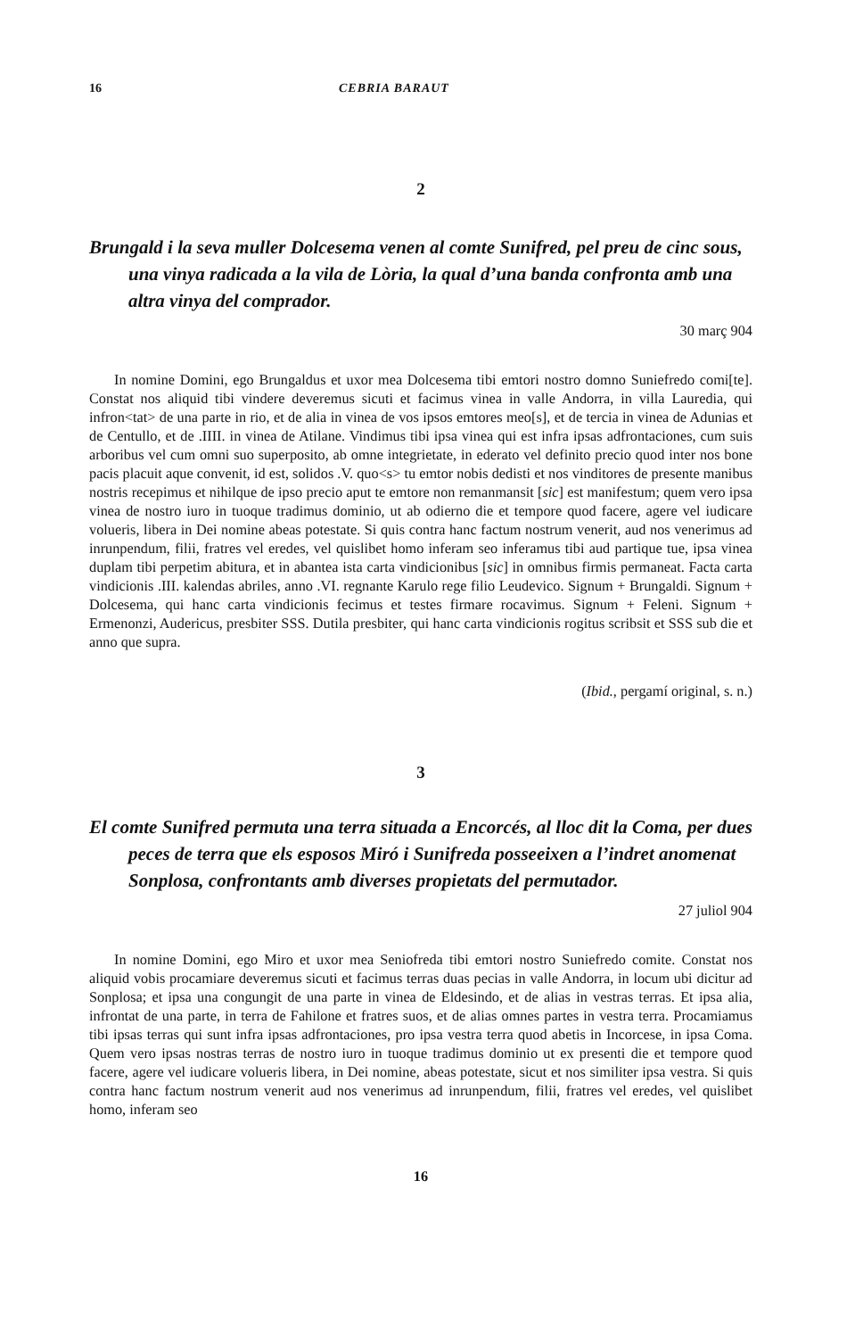16 CEBRIA BARAUT
2
Brungald i la seva muller Dolcesema venen al comte Sunifred, pel preu de cinc sous, una vinya radicada a la vila de Lòria, la qual d’una banda confronta amb una altra vinya del comprador.
30 març 904
In nomine Domini, ego Brungaldus et uxor mea Dolcesema tibi emtori nostro domno Suniefredo comi[te]. Constat nos aliquid tibi vindere deveremus sicuti et facimus vinea in valle Andorra, in villa Lauredia, qui infron<tat> de una parte in rio, et de alia in vinea de vos ipsos emtores meo[s], et de tercia in vinea de Adunias et de Centullo, et de .IIII. in vinea de Atilane. Vindimus tibi ipsa vinea qui est infra ipsas adfrontaciones, cum suis arboribus vel cum omni suo superposito, ab omne integrietate, in ederato vel definito precio quod inter nos bone pacis placuit aque convenit, id est, solidos .V. quo<s> tu emtor nobis dedisti et nos vinditores de presente manibus nostris recepimus et nihilque de ipso precio aput te emtore non remanmansit [sic] est manifestum; quem vero ipsa vinea de nostro iuro in tuoque tradimus dominio, ut ab odierno die et tempore quod facere, agere vel iudicare volueris, libera in Dei nomine abeas potestate. Si quis contra hanc factum nostrum venerit, aud nos venerimus ad inrunpendum, filii, fratres vel eredes, vel quislibet homo inferam seo inferamus tibi aud partique tue, ipsa vinea duplam tibi perpetim abitura, et in abantea ista carta vindicionibus [sic] in omnibus firmis permaneat. Facta carta vindicionis .III. kalendas abriles, anno .VI. regnante Karulo rege filio Leudevico. Signum + Brungaldi. Signum + Dolcesema, qui hanc carta vindicionis fecimus et testes firmare rocavimus. Signum + Feleni. Signum + Ermenonzi, Audericus, presbiter SSS. Dutila presbiter, qui hanc carta vindicionis rogitus scribsit et SSS sub die et anno que supra.
(Ibid., pergamí original, s. n.)
3
El comte Sunifred permuta una terra situada a Encorcés, al lloc dit la Coma, per dues peces de terra que els esposos Miró i Sunifreda posseeixen a l’indret anomenat Sonplosa, confrontants amb diverses propietats del permutador.
27 juliol 904
In nomine Domini, ego Miro et uxor mea Seniofreda tibi emtori nostro Suniefredo comite. Constat nos aliquid vobis procamiare deveremus sicuti et facimus terras duas pecias in valle Andorra, in locum ubi dicitur ad Sonplosa; et ipsa una congungit de una parte in vinea de Eldesindo, et de alias in vestras terras. Et ipsa alia, infrontat de una parte, in terra de Fahilone et fratres suos, et de alias omnes partes in vestra terra. Procamiamus tibi ipsas terras qui sunt infra ipsas adfrontaciones, pro ipsa vestra terra quod abetis in Incorcese, in ipsa Coma. Quem vero ipsas nostras terras de nostro iuro in tuoque tradimus dominio ut ex presenti die et tempore quod facere, agere vel iudicare volueris libera, in Dei nomine, abeas potestate, sicut et nos similiter ipsa vestra. Si quis contra hanc factum nostrum venerit aud nos venerimus ad inrunpendum, filii, fratres vel eredes, vel quislibet homo, inferam seo
16